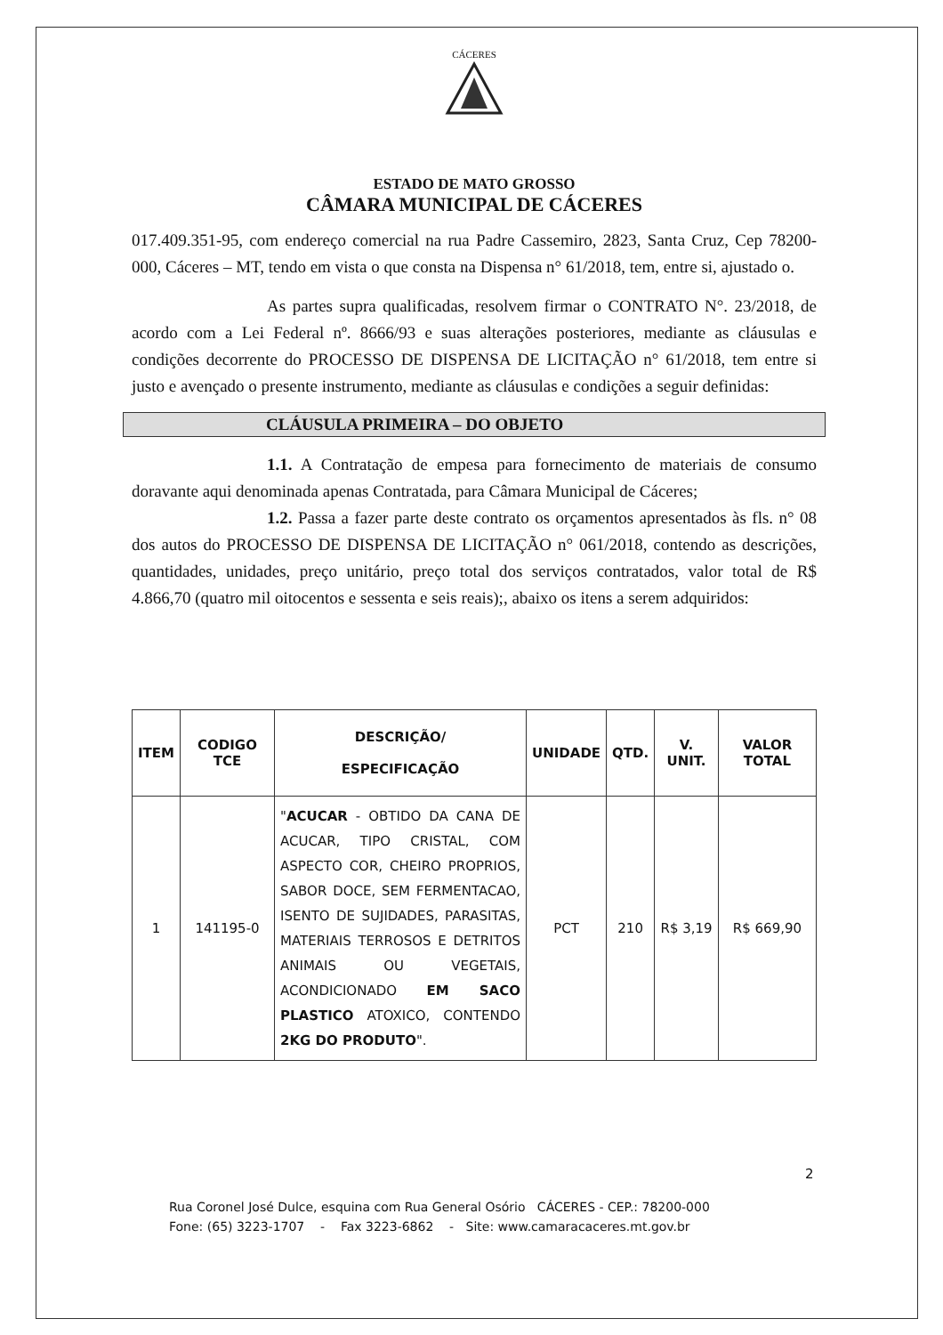CÁCERES
ESTADO DE MATO GROSSO
CÂMARA MUNICIPAL DE CÁCERES
017.409.351-95, com endereço comercial na rua Padre Cassemiro, 2823, Santa Cruz, Cep 78200-000, Cáceres – MT, tendo em vista o que consta na Dispensa n° 61/2018, tem, entre si, ajustado o.
As partes supra qualificadas, resolvem firmar o CONTRATO N°. 23/2018, de acordo com a Lei Federal nº. 8666/93 e suas alterações posteriores, mediante as cláusulas e condições decorrente do PROCESSO DE DISPENSA DE LICITAÇÃO n° 61/2018, tem entre si justo e avençado o presente instrumento, mediante as cláusulas e condições a seguir definidas:
CLÁUSULA PRIMEIRA – DO OBJETO
1.1. A Contratação de empesa para fornecimento de materiais de consumo doravante aqui denominada apenas Contratada, para Câmara Municipal de Cáceres;
1.2. Passa a fazer parte deste contrato os orçamentos apresentados às fls. n° 08 dos autos do PROCESSO DE DISPENSA DE LICITAÇÃO n° 061/2018, contendo as descrições, quantidades, unidades, preço unitário, preço total dos serviços contratados, valor total de R$ 4.866,70 (quatro mil oitocentos e sessenta e seis reais);, abaixo os itens a serem adquiridos:
| ITEM | CODIGO TCE | DESCRIÇÃO/ ESPECIFICAÇÃO | UNIDADE | QTD. | V. UNIT. | VALOR TOTAL |
| --- | --- | --- | --- | --- | --- | --- |
| 1 | 141195-0 | " ACUCAR - OBTIDO DA CANA DE ACUCAR, TIPO CRISTAL, COM ASPECTO COR, CHEIRO PROPRIOS, SABOR DOCE, SEM FERMENTACAO, ISENTO DE SUJIDADES, PARASITAS, MATERIAIS TERROSOS E DETRITOS ANIMAIS OU VEGETAIS, ACONDICIONADO EM SACO PLASTICO ATOXICO, CONTENDO 2KG DO PRODUTO ". | PCT | 210 | R$ 3,19 | R$ 669,90 |
2
Rua Coronel José Dulce, esquina com Rua General Osório CÁCERES - CEP.: 78200-000
Fone: (65) 3223-1707 - Fax 3223-6862 - Site: www.camaracaceres.mt.gov.br